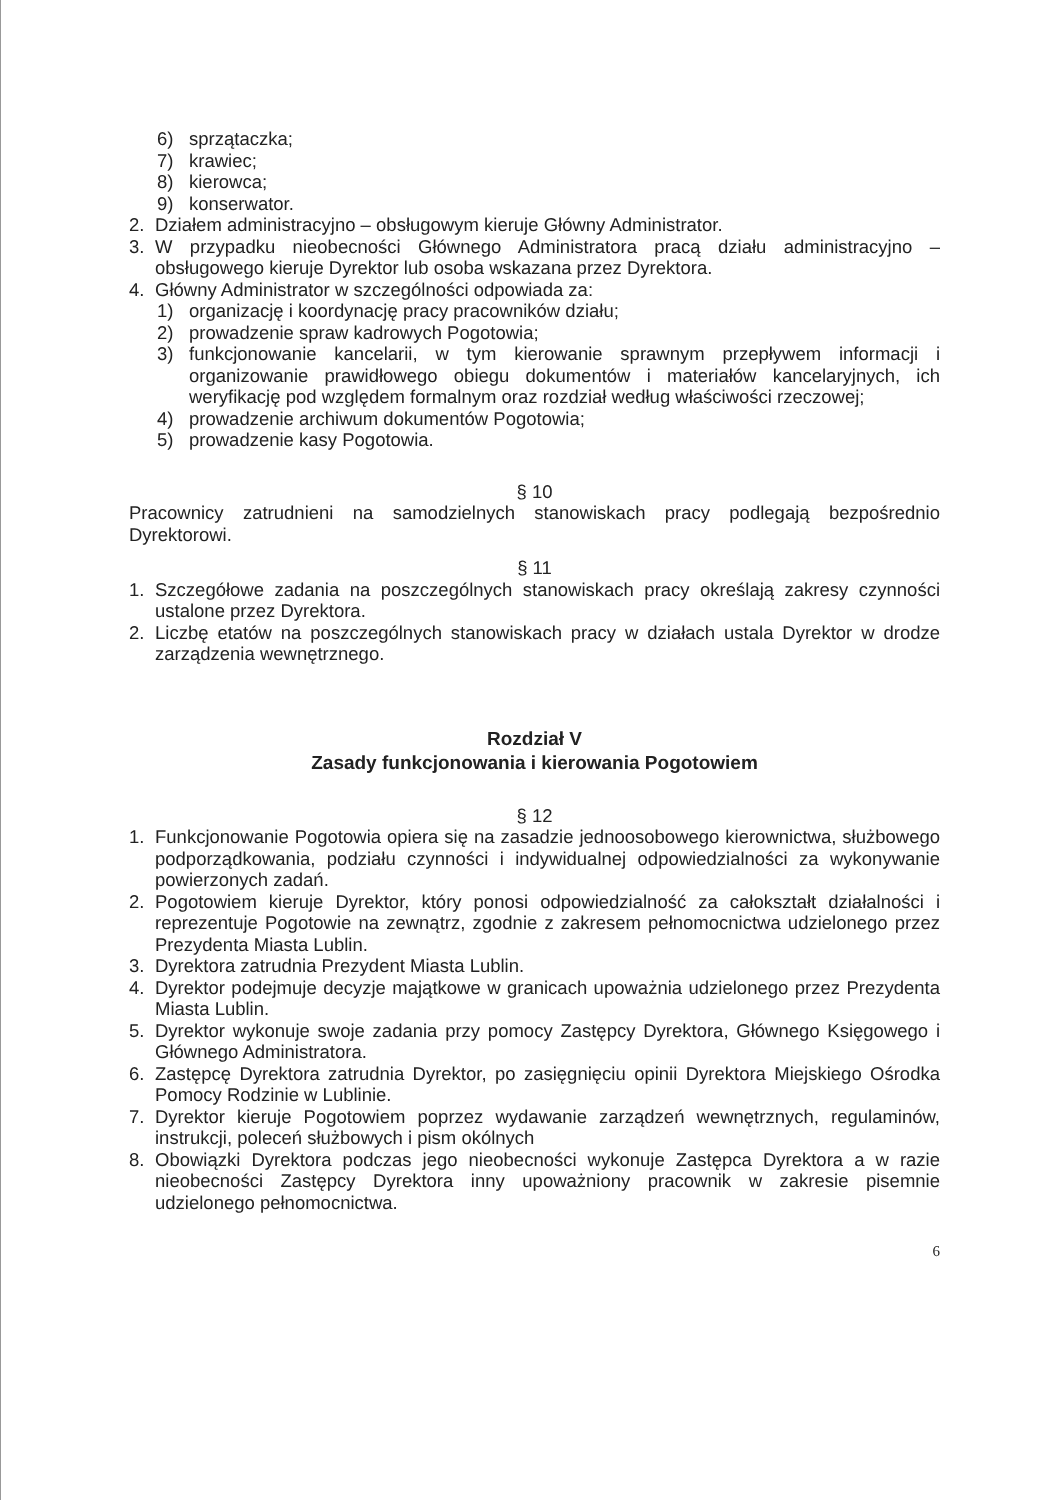6) sprzątaczka;
7) krawiec;
8) kierowca;
9) konserwator.
2. Działem administracyjno – obsługowym kieruje Główny Administrator.
3. W przypadku nieobecności Głównego Administratora pracą działu administracyjno – obsługowego kieruje Dyrektor lub osoba wskazana przez Dyrektora.
4. Główny Administrator w szczególności odpowiada za:
1) organizację i koordynację pracy pracowników działu;
2) prowadzenie spraw kadrowych Pogotowia;
3) funkcjonowanie kancelarii, w tym kierowanie sprawnym przepływem informacji i organizowanie prawidłowego obiegu dokumentów i materiałów kancelaryjnych, ich weryfikację pod względem formalnym oraz rozdział według właściwości rzeczowej;
4) prowadzenie archiwum dokumentów Pogotowia;
5) prowadzenie kasy Pogotowia.
§ 10
Pracownicy zatrudnieni na samodzielnych stanowiskach pracy podlegają bezpośrednio Dyrektorowi.
§ 11
1. Szczegółowe zadania na poszczególnych stanowiskach pracy określają zakresy czynności ustalone przez Dyrektora.
2. Liczbę etatów na poszczególnych stanowiskach pracy w działach ustala Dyrektor w drodze zarządzenia wewnętrznego.
Rozdział V
Zasady funkcjonowania i kierowania Pogotowiem
§ 12
1. Funkcjonowanie Pogotowia opiera się na zasadzie jednoosobowego kierownictwa, służbowego podporządkowania, podziału czynności i indywidualnej odpowiedzialności za wykonywanie powierzonych zadań.
2. Pogotowiem kieruje Dyrektor, który ponosi odpowiedzialność za całokształt działalności i reprezentuje Pogotowie na zewnątrz, zgodnie z zakresem pełnomocnictwa udzielonego przez Prezydenta Miasta Lublin.
3. Dyrektora zatrudnia Prezydent Miasta Lublin.
4. Dyrektor podejmuje decyzje majątkowe w granicach upoważnia udzielonego przez Prezydenta Miasta Lublin.
5. Dyrektor wykonuje swoje zadania przy pomocy Zastępcy Dyrektora, Głównego Księgowego i Głównego Administratora.
6. Zastępcę Dyrektora zatrudnia Dyrektor, po zasięgnięciu opinii Dyrektora Miejskiego Ośrodka Pomocy Rodzinie w Lublinie.
7. Dyrektor kieruje Pogotowiem poprzez wydawanie zarządzeń wewnętrznych, regulaminów, instrukcji, poleceń służbowych i pism okólnych
8. Obowiązki Dyrektora podczas jego nieobecności wykonuje Zastępca Dyrektora a w razie nieobecności Zastępcy Dyrektora inny upoważniony pracownik w zakresie pisemnie udzielonego pełnomocnictwa.
6